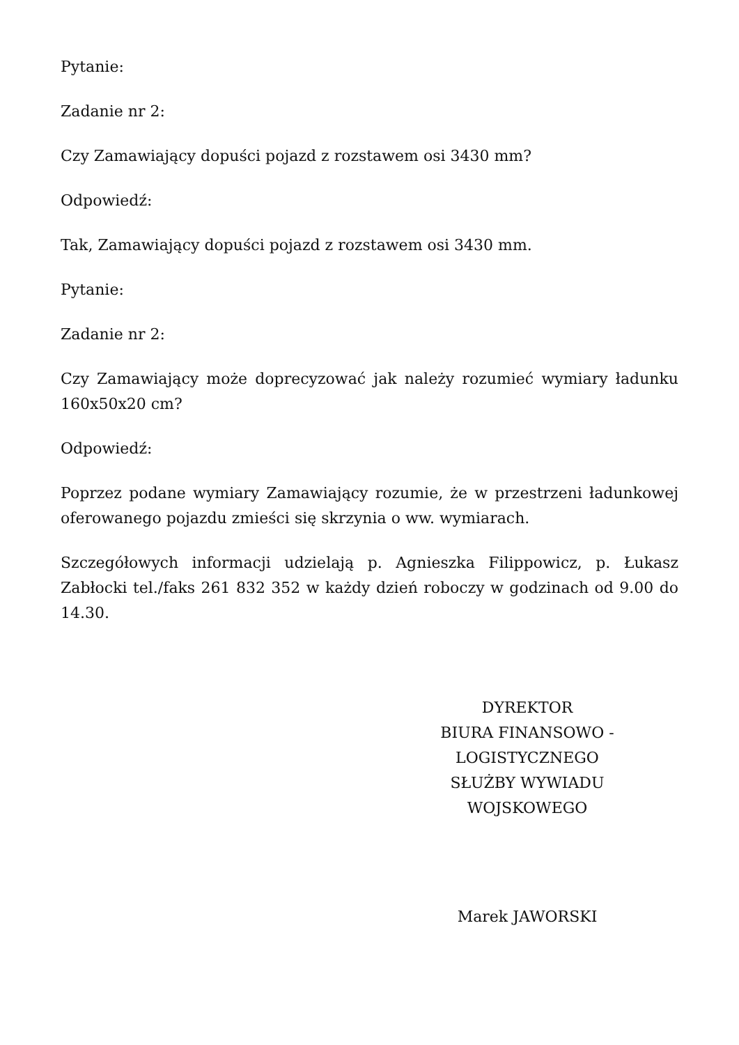Pytanie:
Zadanie nr 2:
Czy Zamawiający dopuści pojazd z rozstawem osi 3430 mm?
Odpowiedź:
Tak, Zamawiający dopuści pojazd z rozstawem osi 3430 mm.
Pytanie:
Zadanie nr 2:
Czy Zamawiający może doprecyzować jak należy rozumieć wymiary ładunku 160x50x20 cm?
Odpowiedź:
Poprzez podane wymiary Zamawiający rozumie, że w przestrzeni ładunkowej oferowanego pojazdu zmieści się skrzynia o ww. wymiarach.
Szczegółowych informacji udzielają p. Agnieszka Filippowicz, p. Łukasz Zabłocki tel./faks 261 832 352 w każdy dzień roboczy w godzinach od 9.00 do 14.30.
DYREKTOR
BIURA FINANSOWO - LOGISTYCZNEGO
SŁUŻBY WYWIADU WOJSKOWEGO
Marek JAWORSKI